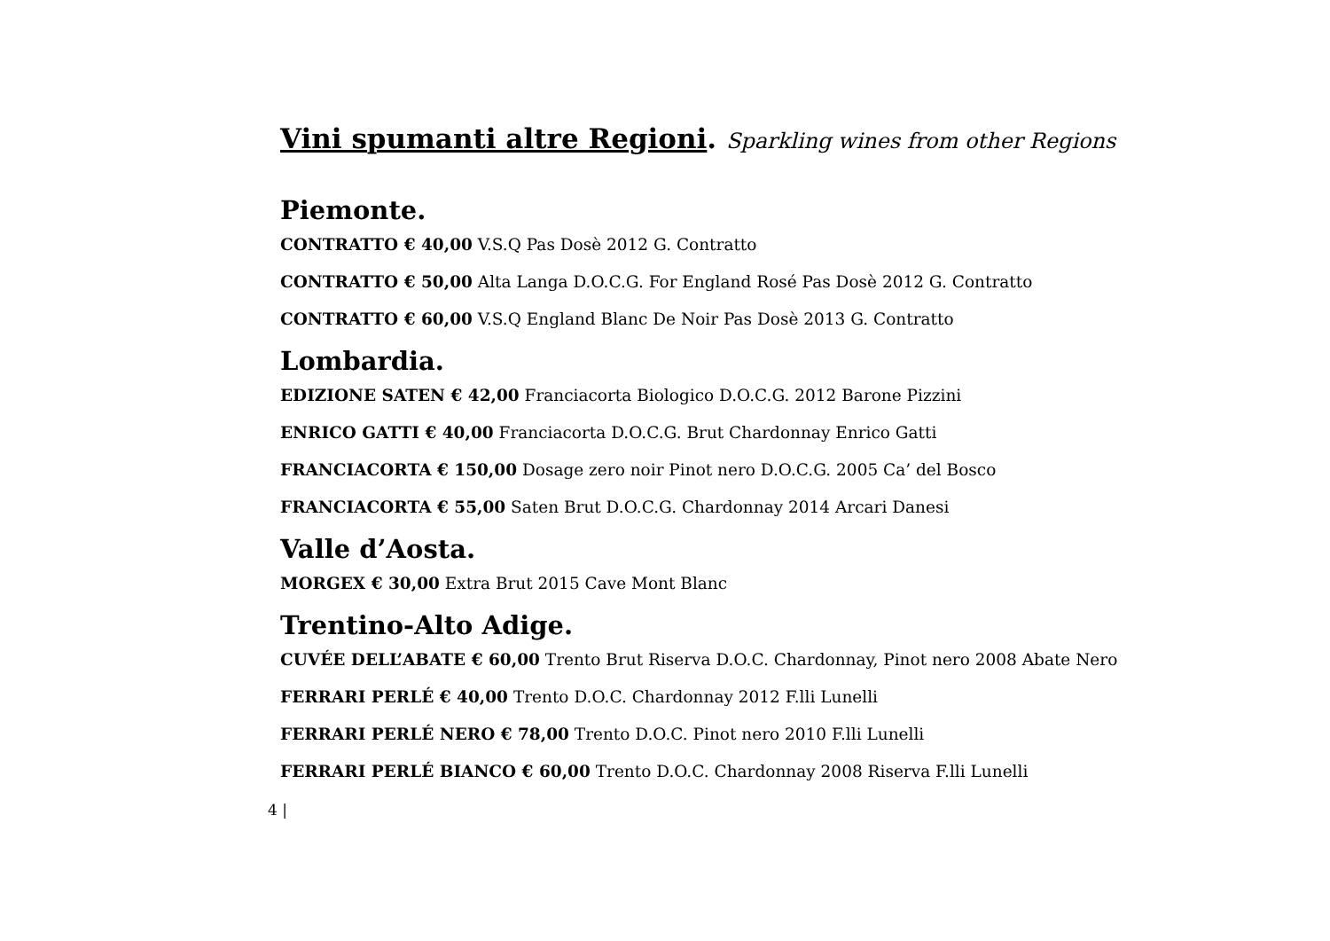Vini spumanti altre Regioni. Sparkling wines from other Regions
Piemonte.
CONTRATTO € 40,00 V.S.Q Pas Dosè 2012 G. Contratto
CONTRATTO € 50,00 Alta Langa D.O.C.G. For England Rosé Pas Dosè 2012 G. Contratto
CONTRATTO € 60,00 V.S.Q England Blanc De Noir Pas Dosè 2013 G. Contratto
Lombardia.
EDIZIONE SATEN € 42,00 Franciacorta Biologico D.O.C.G. 2012 Barone Pizzini
ENRICO GATTI € 40,00 Franciacorta D.O.C.G. Brut Chardonnay Enrico Gatti
FRANCIACORTA € 150,00 Dosage zero noir Pinot nero D.O.C.G. 2005 Ca’ del Bosco
FRANCIACORTA € 55,00 Saten Brut D.O.C.G. Chardonnay 2014 Arcari Danesi
Valle d’Aosta.
MORGEX € 30,00 Extra Brut 2015 Cave Mont Blanc
Trentino-Alto Adige.
CUVÉE DELL’ABATE € 60,00 Trento Brut Riserva D.O.C. Chardonnay, Pinot nero 2008 Abate Nero
FERRARI PERLÉ € 40,00 Trento D.O.C. Chardonnay 2012 F.lli Lunelli
FERRARI PERLÉ NERO € 78,00 Trento D.O.C. Pinot nero 2010 F.lli Lunelli
FERRARI PERLÉ BIANCO € 60,00 Trento D.O.C. Chardonnay 2008 Riserva F.lli Lunelli
4 |